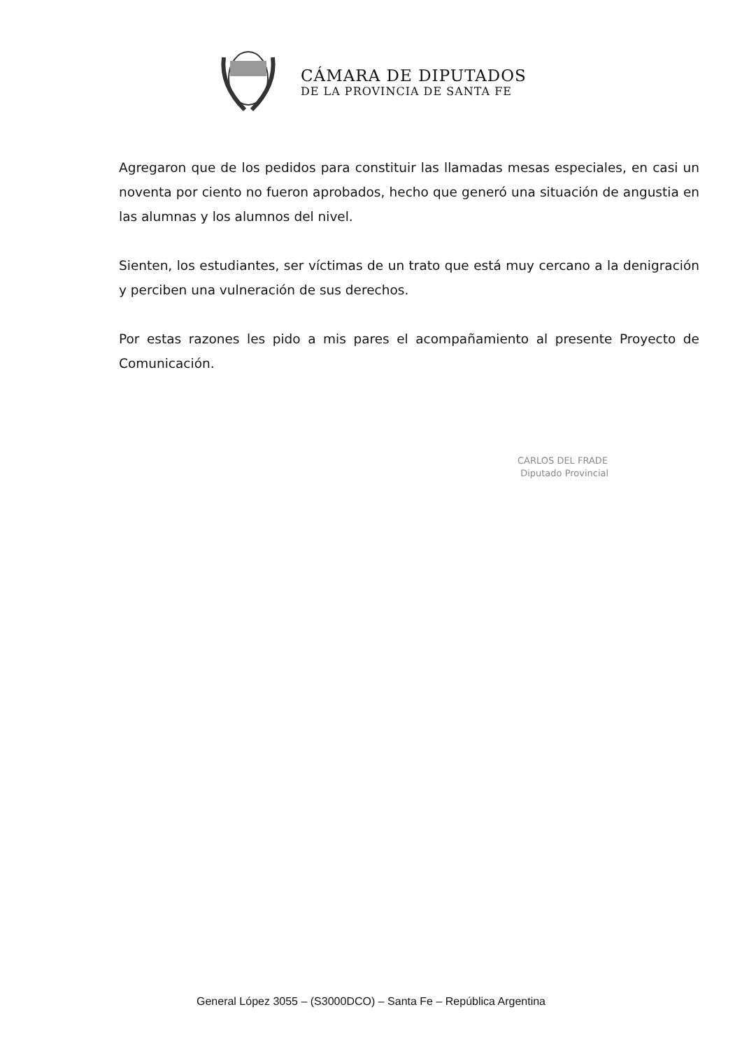CÁMARA DE DIPUTADOS
DE LA PROVINCIA DE SANTA FE
Agregaron que de los pedidos para constituir las llamadas mesas especiales, en casi un noventa por ciento no fueron aprobados, hecho que generó una situación de angustia en las alumnas y los alumnos del nivel.
Sienten, los estudiantes, ser víctimas de un trato que está muy cercano a la denigración y perciben una vulneración de sus derechos.
Por estas razones les pido a mis pares el acompañamiento al presente Proyecto de Comunicación.
CARLOS DEL FRADE
Diputado Provincial
General López 3055 – (S3000DCO) – Santa Fe – República Argentina